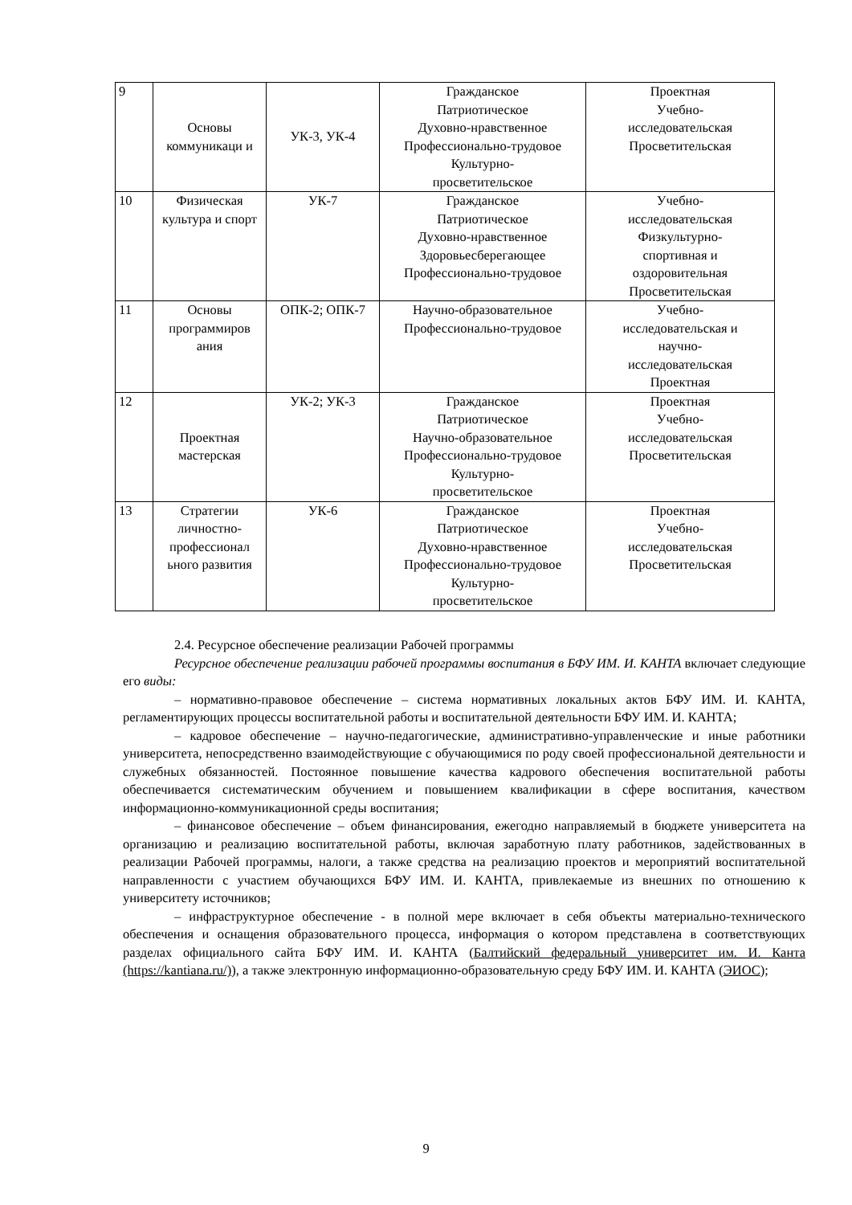| 9 | Основы коммуникаци и | УК-3, УК-4 | Гражданское Патриотическое Духовно-нравственное Профессионально-трудовое Культурно- просветительское | Проектная Учебно- исследовательская Просветительская |
| 10 | Физическая культура и спорт | УК-7 | Гражданское Патриотическое Духовно-нравственное Здоровьесберегающее Профессионально-трудовое | Учебно- исследовательская Физкультурно- спортивная и оздоровительная Просветительская |
| 11 | Основы программиров ания | ОПК-2; ОПК-7 | Научно-образовательное Профессионально-трудовое | Учебно- исследовательская и научно- исследовательская Проектная |
| 12 | Проектная мастерская | УК-2; УК-3 | Гражданское Патриотическое Научно-образовательное Профессионально-трудовое Культурно- просветительское | Проектная Учебно- исследовательская Просветительская |
| 13 | Стратегии личностно-профессионал ьного развития | УК-6 | Гражданское Патриотическое Духовно-нравственное Профессионально-трудовое Культурно- просветительское | Проектная Учебно- исследовательская Просветительская |
2.4. Ресурсное обеспечение реализации Рабочей программы
Ресурсное обеспечение реализации рабочей программы воспитания в БФУ ИМ. И. КАНТА включает следующие его виды:
– нормативно-правовое обеспечение – система нормативных локальных актов БФУ ИМ. И. КАНТА, регламентирующих процессы воспитательной работы и воспитательной деятельности БФУ ИМ. И. КАНТА;
– кадровое обеспечение – научно-педагогические, административно-управленческие и иные работники университета, непосредственно взаимодействующие с обучающимися по роду своей профессиональной деятельности и служебных обязанностей. Постоянное повышение качества кадрового обеспечения воспитательной работы обеспечивается систематическим обучением и повышением квалификации в сфере воспитания, качеством информационно-коммуникационной среды воспитания;
– финансовое обеспечение – объем финансирования, ежегодно направляемый в бюджете университета на организацию и реализацию воспитательной работы, включая заработную плату работников, задействованных в реализации Рабочей программы, налоги, а также средства на реализацию проектов и мероприятий воспитательной направленности с участием обучающихся БФУ ИМ. И. КАНТА, привлекаемые из внешних по отношению к университету источников;
– инфраструктурное обеспечение - в полной мере включает в себя объекты материально-технического обеспечения и оснащения образовательного процесса, информация о котором представлена в соответствующих разделах официального сайта БФУ ИМ. И. КАНТА (Балтийский федеральный университет им. И. Канта (https://kantiana.ru/)), а также электронную информационно-образовательную среду БФУ ИМ. И. КАНТА (ЭИОС);
9